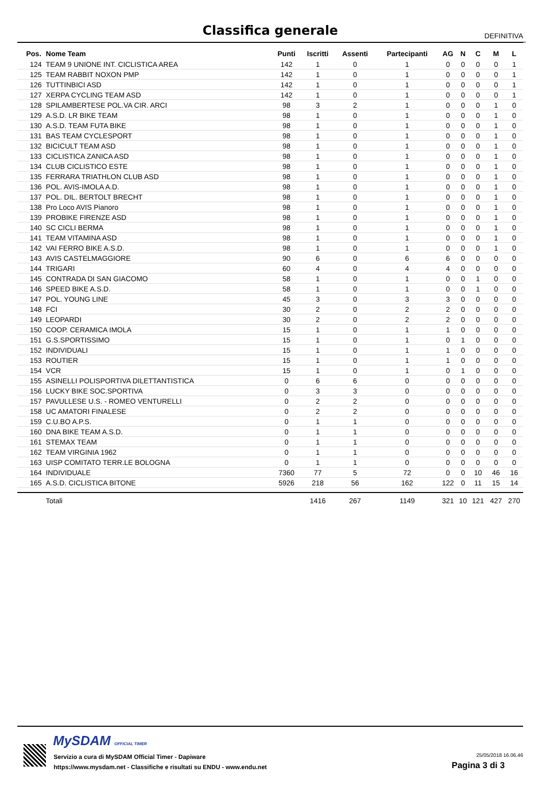Classifica generale
DEFINITIVA
| Pos. | Nome Team | Punti | Iscritti | Assenti | Partecipanti | AG | N | C | M | L |
| --- | --- | --- | --- | --- | --- | --- | --- | --- | --- | --- |
| 124 | TEAM 9 UNIONE INT. CICLISTICA AREA | 142 | 1 | 0 | 1 | 0 | 0 | 0 | 0 | 1 |
| 125 | TEAM RABBIT NOXON PMP | 142 | 1 | 0 | 1 | 0 | 0 | 0 | 0 | 1 |
| 126 | TUTTINBICI ASD | 142 | 1 | 0 | 1 | 0 | 0 | 0 | 0 | 1 |
| 127 | XERPA CYCLING TEAM ASD | 142 | 1 | 0 | 1 | 0 | 0 | 0 | 0 | 1 |
| 128 | SPILAMBERTESE POL.VA CIR. ARCI | 98 | 3 | 2 | 1 | 0 | 0 | 0 | 1 | 0 |
| 129 | A.S.D. LR BIKE TEAM | 98 | 1 | 0 | 1 | 0 | 0 | 0 | 1 | 0 |
| 130 | A.S.D. TEAM FUTA BIKE | 98 | 1 | 0 | 1 | 0 | 0 | 0 | 1 | 0 |
| 131 | BAS TEAM CYCLESPORT | 98 | 1 | 0 | 1 | 0 | 0 | 0 | 1 | 0 |
| 132 | BICICULT TEAM ASD | 98 | 1 | 0 | 1 | 0 | 0 | 0 | 1 | 0 |
| 133 | CICLISTICA ZANICA ASD | 98 | 1 | 0 | 1 | 0 | 0 | 0 | 1 | 0 |
| 134 | CLUB CICLISTICO ESTE | 98 | 1 | 0 | 1 | 0 | 0 | 0 | 1 | 0 |
| 135 | FERRARA TRIATHLON CLUB ASD | 98 | 1 | 0 | 1 | 0 | 0 | 0 | 1 | 0 |
| 136 | POL. AVIS-IMOLA A.D. | 98 | 1 | 0 | 1 | 0 | 0 | 0 | 1 | 0 |
| 137 | POL. DIL. BERTOLT BRECHT | 98 | 1 | 0 | 1 | 0 | 0 | 0 | 1 | 0 |
| 138 | Pro Loco AVIS Pianoro | 98 | 1 | 0 | 1 | 0 | 0 | 0 | 1 | 0 |
| 139 | PROBIKE FIRENZE ASD | 98 | 1 | 0 | 1 | 0 | 0 | 0 | 1 | 0 |
| 140 | SC CICLI BERMA | 98 | 1 | 0 | 1 | 0 | 0 | 0 | 1 | 0 |
| 141 | TEAM VITAMINA ASD | 98 | 1 | 0 | 1 | 0 | 0 | 0 | 1 | 0 |
| 142 | VAI FERRO BIKE A.S.D. | 98 | 1 | 0 | 1 | 0 | 0 | 0 | 1 | 0 |
| 143 | AVIS CASTELMAGGIORE | 90 | 6 | 0 | 6 | 6 | 0 | 0 | 0 | 0 |
| 144 | TRIGARI | 60 | 4 | 0 | 4 | 4 | 0 | 0 | 0 | 0 |
| 145 | CONTRADA DI SAN GIACOMO | 58 | 1 | 0 | 1 | 0 | 0 | 1 | 0 | 0 |
| 146 | SPEED BIKE A.S.D. | 58 | 1 | 0 | 1 | 0 | 0 | 1 | 0 | 0 |
| 147 | POL. YOUNG LINE | 45 | 3 | 0 | 3 | 3 | 0 | 0 | 0 | 0 |
| 148 | FCI | 30 | 2 | 0 | 2 | 2 | 0 | 0 | 0 | 0 |
| 149 | LEOPARDI | 30 | 2 | 0 | 2 | 2 | 0 | 0 | 0 | 0 |
| 150 | COOP. CERAMICA IMOLA | 15 | 1 | 0 | 1 | 1 | 0 | 0 | 0 | 0 |
| 151 | G.S.SPORTISSIMO | 15 | 1 | 0 | 1 | 0 | 1 | 0 | 0 | 0 |
| 152 | INDIVIDUALI | 15 | 1 | 0 | 1 | 1 | 0 | 0 | 0 | 0 |
| 153 | ROUTIER | 15 | 1 | 0 | 1 | 1 | 0 | 0 | 0 | 0 |
| 154 | VCR | 15 | 1 | 0 | 1 | 0 | 1 | 0 | 0 | 0 |
| 155 | ASINELLI POLISPORTIVA DILETTANTISTICA | 0 | 6 | 6 | 0 | 0 | 0 | 0 | 0 | 0 |
| 156 | LUCKY BIKE SOC.SPORTIVA | 0 | 3 | 3 | 0 | 0 | 0 | 0 | 0 | 0 |
| 157 | PAVULLESE U.S. - ROMEO VENTURELLI | 0 | 2 | 2 | 0 | 0 | 0 | 0 | 0 | 0 |
| 158 | UC AMATORI FINALESE | 0 | 2 | 2 | 0 | 0 | 0 | 0 | 0 | 0 |
| 159 | C.U.BO A.P.S. | 0 | 1 | 1 | 0 | 0 | 0 | 0 | 0 | 0 |
| 160 | DNA BIKE TEAM A.S.D. | 0 | 1 | 1 | 0 | 0 | 0 | 0 | 0 | 0 |
| 161 | STEMAX TEAM | 0 | 1 | 1 | 0 | 0 | 0 | 0 | 0 | 0 |
| 162 | TEAM VIRGINIA 1962 | 0 | 1 | 1 | 0 | 0 | 0 | 0 | 0 | 0 |
| 163 | UISP COMITATO TERR.LE BOLOGNA | 0 | 1 | 1 | 0 | 0 | 0 | 0 | 0 | 0 |
| 164 | INDIVIDUALE | 7360 | 77 | 5 | 72 | 0 | 0 | 10 | 46 | 16 |
| 165 | A.S.D. CICLISTICA BITONE | 5926 | 218 | 56 | 162 | 122 | 0 | 11 | 15 | 14 |
| | Totali | | 1416 | 267 | 1149 | 321 | 10 | 121 | 427 | 270 |
MySDAM OFFICIAL TIMER
Servizio a cura di MySDAM Official Timer - Dapiware
https://www.mysdam.net - Classifiche e risultati su ENDU - www.endu.net
25/05/2018 16.06.46
Pagina 3 di 3